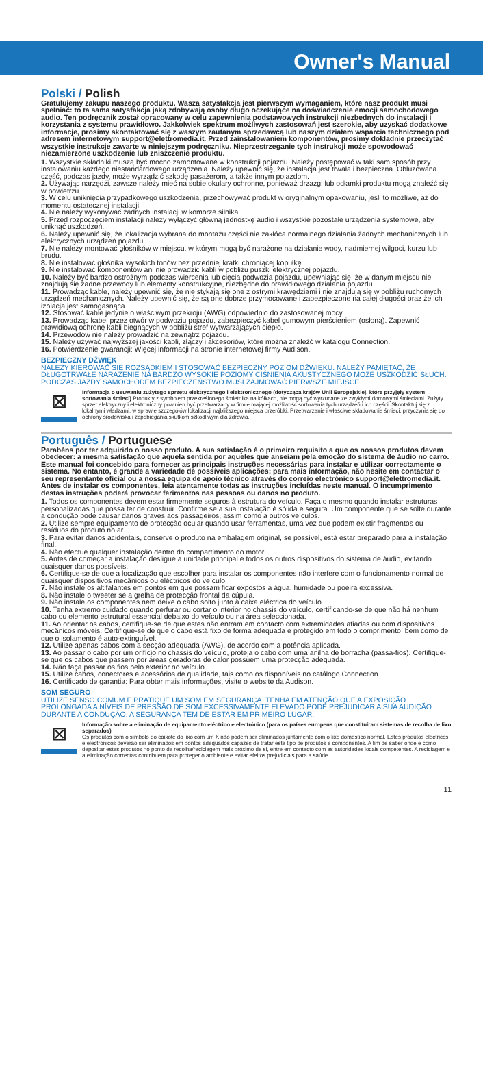Owner's Manual
Polski / Polish
Gratulujemy zakupu naszego produktu. Wasza satysfakcja jest pierwszym wymaganiem, które nasz produkt musi spełniać: to ta sama satysfakcja jaką zdobywają osoby długo oczekujące na doświadczenie emocji samochodowego audio. Ten podręcznik został opracowany w celu zapewnienia podstawowych instrukcji niezbędnych do instalacji i korzystania z systemu prawidłowo. Jakkolwiek spektrum możliwych zastosowań jest szerokie, aby uzyskać dodatkowe informacje, prosimy skontaktować się z waszym zaufanym sprzedawcą lub naszym działem wsparcia technicznego pod adresem internetowym support@elettromedia.it. Przed zainstalowaniem komponentów, prosimy dokładnie przeczytać wszystkie instrukcje zawarte w niniejszym podręczniku. Nieprzestrzeganie tych instrukcji może spowodować niezamierzone uszkodzenie lub zniszczenie produktu.
1. Wszystkie składniki muszą być mocno zamontowane w konstrukcji pojazdu. Należy postępować w taki sam sposób przy instalowaniu każdego niestandardowego urządzenia. Należy upewnić się, że instalacja jest trwała i bezpieczna. Obluzowana część, podczas jazdy, może wyrządzić szkodę pasażerom, a także innym pojazdom.
2. Używając narzędzi, zawsze należy mieć na sobie okulary ochronne, ponieważ drzazgi lub odłamki produktu mogą znaleźć się w powietrzu.
3. W celu uniknięcia przypadkowego uszkodzenia, przechowywać produkt w oryginalnym opakowaniu, jeśli to możliwe, aż do momentu ostatecznej instalacji.
4. Nie należy wykonywać żadnych instalacji w komorze silnika.
5. Przed rozpoczęciem instalacji należy wyłączyć główną jednostkę audio i wszystkie pozostałe urządzenia systemowe, aby uniknąć uszkodzeń.
6. Należy upewnić się, że lokalizacja wybrana do montażu części nie zakłóca normalnego działania żadnych mechanicznych lub elektrycznych urządzeń pojazdu.
7. Nie należy montować głośników w miejscu, w którym mogą być narażone na działanie wody, nadmiernej wilgoci, kurzu lub brudu.
8. Nie instalować głośnika wysokich tonów bez przedniej kratki chroniącej kopułkę.
9. Nie instalować komponentów ani nie prowadzić kabli w pobliżu puszki elektrycznej pojazdu.
10. Należy być bardzo ostrożnym podczas wiercenia lub cięcia podwozia pojazdu, upewniając się, że w danym miejscu nie znajdują się żadne przewody lub elementy konstrukcyjne, niezbędne do prawidłowego działania pojazdu.
11. Prowadząc kable, należy upewnić się, że nie stykają się one z ostrymi krawędziami i nie znajdują się w pobliżu ruchomych urządzeń mechanicznych. Należy upewnić się, że są one dobrze przymocowane i zabezpieczone na całej długości oraz że ich izolacja jest samogasnąca.
12. Stosować kable jedynie o właściwym przekroju (AWG) odpowiednio do zastosowanej mocy.
13. Prowadząc kabel przez otwór w podwoziu pojazdu, zabezpieczyć kabel gumowym pierścieniem (osłoną). Zapewnić prawidłową ochronę kabli biegnących w pobliżu stref wytwarzających ciepło.
14. Przewodów nie należy prowadzić na zewnątrz pojazdu.
15. Należy używać najwyższej jakości kabli, złączy i akcesoriów, które można znaleźć w katalogu Connection.
16. Potwierdzenie gwarancji: Więcej informacji na stronie internetowej firmy Audison.
BEZPIECZNY DŹWIĘK
NALEŻY KIEROWAĆ SIĘ ROZSĄDKIEM I STOSOWAĆ BEZPIECZNY POZIOM DŹWIĘKU. NALEŻY PAMIĘTAĆ, ŻE DŁUGOTRWAŁE NARAŻENIE NA BARDZO WYSOKIE POZIOMY CIŚNIENIA AKUSTYCZNEGO MOŻE USZKODZIĆ SŁUCH. PODCZAS JAZDY SAMOCHODEM BEZPIECZEŃSTWO MUSI ZAJMOWAĆ PIERWSZE MIEJSCE.
⊠
Informacja o usuwaniu zużytego sprzętu elektrycznego i elektronicznego (dotycząca krajów Unii Europejskiej, które przyjęły system sortowania śmieci) Produkty z symbolem przekreślonego śmietnika na kółkach, nie mogą być wyrzucane ze zwykłymi domowymi śmieciami. Zużyty sprzęt elektryczny i elektroniczny powinien być przetwarzany w firmie mającej możliwość sortowania tych urządzeń i ich części. Skontaktuj się z lokalnymi władzami, w sprawie szczegółów lokalizacji najbliższego miejsca przeróbki. Przetwarzanie i właściwe składowanie śmieci, przyczynia się do ochrony środowiska i zapobiegania skutkom szkodliwym dla zdrowia.
Português / Portuguese
Parabéns por ter adquirido o nosso produto. A sua satisfação é o primeiro requisito a que os nossos produtos devem obedecer: a mesma satisfação que aquela sentida por aqueles que anseiam pela emoção do sistema de áudio no carro. Este manual foi concebido para fornecer as principais instruções necessárias para instalar e utilizar correctamente o sistema. No entanto, é grande a variedade de possíveis aplicações; para mais informação, não hesite em contactar o seu representante oficial ou a nossa equipa de apoio técnico através do correio electrónico support@elettromedia.it. Antes de instalar os componentes, leia atentamente todas as instruções incluídas neste manual. O incumprimento destas instruções poderá provocar ferimentos nas pessoas ou danos no produto.
1. Todos os componentes devem estar firmemente seguros à estrutura do veículo. Faça o mesmo quando instalar estruturas personalizadas que possa ter de construir. Confirme se a sua instalação é sólida e segura. Um componente que se solte durante a condução pode causar danos graves aos passageiros, assim como a outros veículos.
2. Utilize sempre equipamento de protecção ocular quando usar ferramentas, uma vez que podem existir fragmentos ou resíduos do produto no ar.
3. Para evitar danos acidentais, conserve o produto na embalagem original, se possível, está estar preparado para a instalação final.
4. Não efectue qualquer instalação dentro do compartimento do motor.
5. Antes de começar a instalação desligue a unidade principal e todos os outros dispositivos do sistema de áudio, evitando quaisquer danos possíveis.
6. Certifique-se de que a localização que escolher para instalar os componentes não interfere com o funcionamento normal de quaisquer dispositivos mecânicos ou eléctricos do veículo.
7. Não instale os altifalantes em pontos em que possam ficar expostos à água, humidade ou poeira excessiva.
8. Não instale o tweeter se a grelha de protecção frontal da cúpula.
9. Não instale os componentes nem deixe o cabo solto junto à caixa eléctrica do veículo.
10. Tenha extremo cuidado quando perfurar ou cortar o interior no chassis do veículo, certificando-se de que não há nenhum cabo ou elemento estrutural essencial debaixo do veículo ou na área seleccionada.
11. Ao orientar os cabos, certifique-se de que estes não entram em contacto com extremidades afiadas ou com dispositivos mecânicos móveis. Certifique-se de que o cabo está fixo de forma adequada e protegido em todo o comprimento, bem como de que o isolamento é auto-extinguível.
12. Utilize apenas cabos com a secção adequada (AWG), de acordo com a potência aplicada.
13. Ao passar o cabo por um orifício no chassis do veículo, proteja o cabo com uma anilha de borracha (passa-fios). Certifique-se que os cabos que passem por áreas geradoras de calor possuem uma protecção adequada.
14. Não faça passar os fios pelo exterior no veículo.
15. Utilize cabos, conectores e acessórios de qualidade, tais como os disponíveis no catálogo Connection.
16. Certificado de garantia: Para obter mais informações, visite o website da Audison.
SOM SEGURO
UTILIZE SENSO COMUM E PRATIQUE UM SOM EM SEGURANÇA. TENHA EM ATENÇÃO QUE A EXPOSIÇÃO PROLONGADA A NÍVEIS DE PRESSÃO DE SOM EXCESSIVAMENTE ELEVADO PODE PREJUDICAR A SUA AUDIÇÃO. DURANTE A CONDUÇÃO, A SEGURANÇA TEM DE ESTAR EM PRIMEIRO LUGAR.
⊠
Informação sobre a eliminação de equipamento eléctrico e electrónico (para os países europeus que constituíram sistemas de recolha de lixo separados)
Os produtos com o símbolo do caixote do lixo com um X não podem ser eliminados juntamente com o lixo doméstico normal. Estes produtos eléctricos e electrónicos deverão ser eliminados em pontos adequados capazes de tratar este tipo de produtos e componentes. A fim de saber onde e como depositar estes produtos no ponto de recolha/reciclagem mais próximo de si, entre em contacto com as autoridades locais competentes. A reciclagem e a eliminação correctas contribuem para proteger o ambiente e evitar efeitos prejudiciais para a saúde.
11